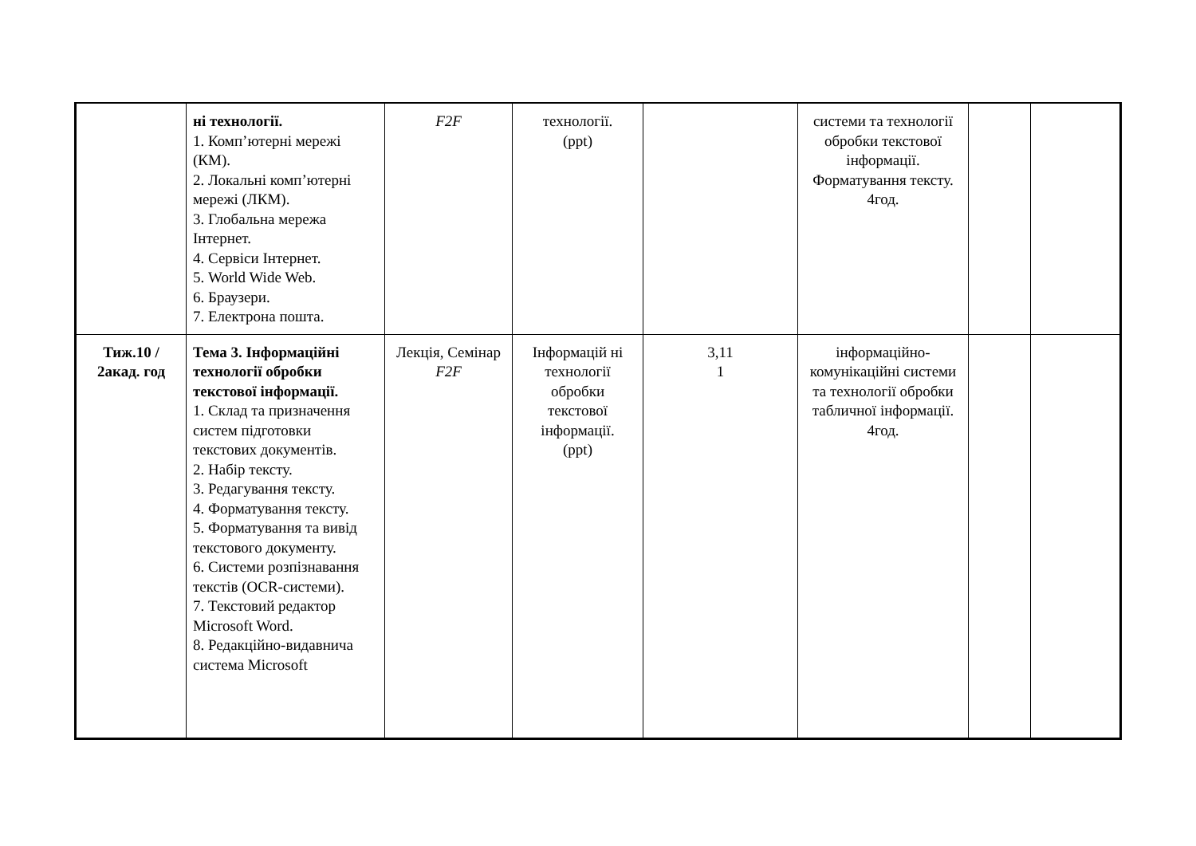| | ні технології. 1. Комп’ютерні мережі (КМ). 2. Локальні комп’ютерні мережі (ЛКМ). 3. Глобальна мережа Інтернет. 4. Сервіси Інтернет. 5. World Wide Web. 6. Браузери. 7. Електрона пошта. | F2F | технології. (ppt) | | системи та технології обробки текстової інформації. Форматування тексту. 4год. | | |
| Тиж.10 / 2акад. год | Тема 3. Інформаційні технології обробки текстової інформації. 1. Склад та призначення систем підготовки текстових документів. 2. Набір тексту. 3. Редагування тексту. 4. Форматування тексту. 5. Форматування та вивід текстового документу. 6. Системи розпізнавання текстів (OCR-системи). 7. Текстовий редактор Microsoft Word. 8. Редакційно-видавнича система Microsoft | Лекція, Семінар F2F | Інформацій ні технології обробки текстової інформації. (ppt) | 3,11 1 | інформаційно-комунікаційні системи та технології обробки табличної інформації. 4год. | | |